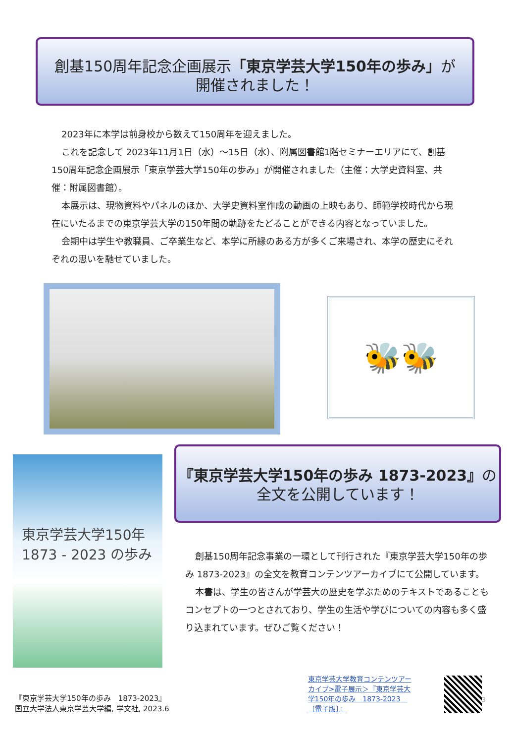創基150周年記念企画展示「東京学芸大学150年の歩み」が
開催されました！
2023年に本学は前身校から数えて150周年を迎えました。
これを記念して 2023年11月1日（水）～15日（水）、附属図書館1階セミナーエリアにて、創基150周年記念企画展示「東京学芸大学150年の歩み」が開催されました（主催：大学史資料室、共催：附属図書館）。
本展示は、現物資料やパネルのほか、大学史資料室作成の動画の上映もあり、師範学校時代から現在にいたるまでの東京学芸大学の150年間の軌跡をたどることができる内容となっていました。
会期中は学生や教職員、ご卒業生など、本学に所縁のある方が多くご来場され、本学の歴史にそれぞれの思いを馳せていました。
🐝🐝
東京学芸大学150年
1873 - 2023 の歩み
『東京学芸大学150年の歩み 1873-2023』の
全文を公開しています！
創基150周年記念事業の一環として刊行された『東京学芸大学150年の歩み 1873-2023』の全文を教育コンテンツアーカイブにて公開しています。
本書は、学生の皆さんが学芸大の歴史を学ぶためのテキストであることもコンセプトの一つとされており、学生の生活や学びについての内容も多く盛り込まれています。ぜひご覧ください！
『東京学芸大学150年の歩み　1873-2023』
国立大学法人東京学芸大学編, 学文社, 2023.6
東京学芸大学教育コンテンツアーカイブ>電子展示＞『東京学芸大学150年の歩み　1873-2023　〔電子版〕』
3